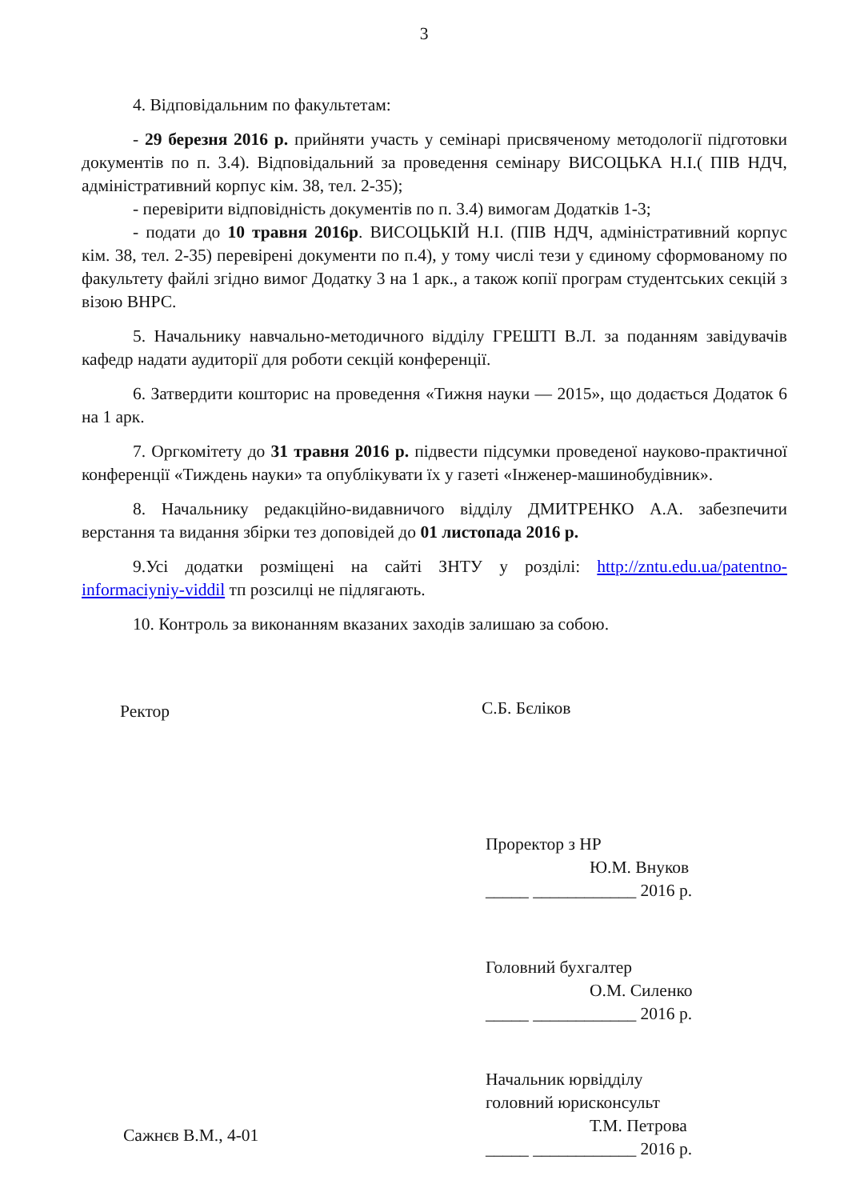3
4. Відповідальним по факультетам:
- 29 березня 2016 р. прийняти участь у семінарі присвяченому методології підготовки документів по п. 3.4). Відповідальний за проведення семінару ВИСОЦЬКА Н.І.( ПІВ НДЧ, адміністративний корпус кім. 38, тел. 2-35);
- перевірити відповідність документів по п. 3.4) вимогам Додатків 1-3;
- подати до 10 травня 2016р. ВИСОЦЬКІЙ Н.І. (ПІВ НДЧ, адміністративний корпус кім. 38, тел. 2-35) перевірені документи по п.4), у тому числі тези у єдиному сформованому по факультету файлі згідно вимог Додатку 3 на 1 арк., а також копії програм студентських секцій з візою ВНРС.
5. Начальнику навчально-методичного відділу ГРЕШТІ В.Л. за поданням завідувачів кафедр надати аудиторії для роботи секцій конференції.
6. Затвердити кошторис на проведення «Тижня науки — 2015», що додається Додаток 6 на 1 арк.
7. Оргкомітету до 31 травня 2016 р. підвести підсумки проведеної науково-практичної конференції «Тиждень науки» та опублікувати їх у газеті «Інженер-машинобудівник».
8. Начальнику редакційно-видавничого відділу ДМИТРЕНКО А.А. забезпечити верстання та видання збірки тез доповідей до 01 листопада 2016 р.
9.Усі додатки розміщені на сайті ЗНТУ у розділі: http://zntu.edu.ua/patentno-informaciyniy-viddil тп розсилці не підлягають.
10. Контроль за виконанням вказаних заходів залишаю за собою.
Ректор С.Б. Бєліков
Проректор з НР
Ю.М. Внуков
_____ ____________ 2016 р.
Головний бухгалтер
О.М. Силенко
_____ ____________ 2016 р.
Начальник юрвідділу
головний юрисконсульт
Т.М. Петрова
_____ ____________ 2016 р.
Сажнєв В.М., 4-01